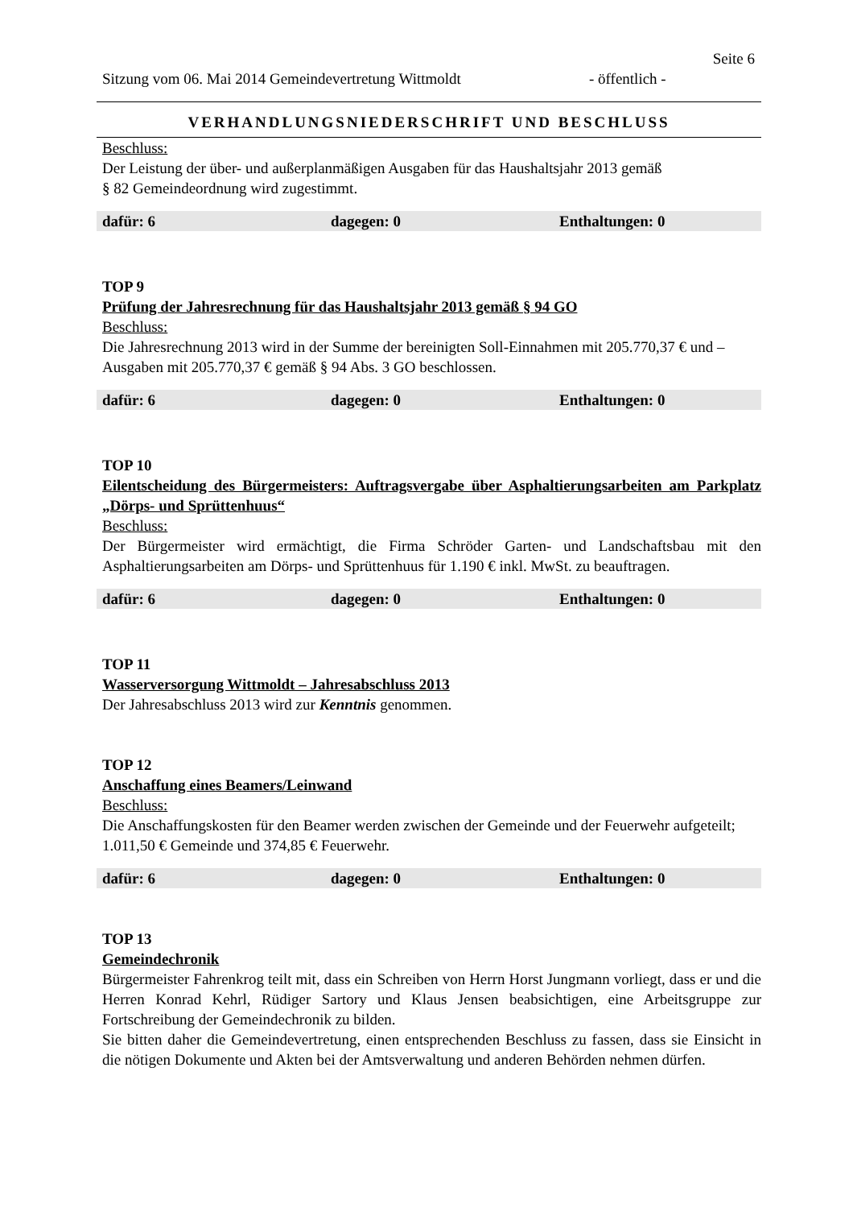Seite 6
Sitzung vom 06. Mai 2014 Gemeindevertretung Wittmoldt - öffentlich -
VERHANDLUNGSNIEDERSCHRIFT UND BESCHLUSS
Beschluss:
Der Leistung der über- und außerplanmäßigen Ausgaben für das Haushaltsjahr 2013 gemäß
§ 82 Gemeindeordnung wird zugestimmt.
| dafür: 6 | dagegen: 0 | Enthaltungen: 0 |
TOP 9
Prüfung der Jahresrechnung für das Haushaltsjahr 2013 gemäß § 94 GO
Beschluss:
Die Jahresrechnung 2013 wird in der Summe der bereinigten Soll-Einnahmen mit 205.770,37 € und –Ausgaben mit 205.770,37 € gemäß § 94 Abs. 3 GO beschlossen.
| dafür: 6 | dagegen: 0 | Enthaltungen: 0 |
TOP 10
Eilentscheidung des Bürgermeisters: Auftragsvergabe über Asphaltierungsarbeiten am Parkplatz „Dörps- und Sprüttenhuus“
Beschluss:
Der Bürgermeister wird ermächtigt, die Firma Schröder Garten- und Landschaftsbau mit den Asphaltierungsarbeiten am Dörps- und Sprüttenhuus für 1.190 € inkl. MwSt. zu beauftragen.
| dafür: 6 | dagegen: 0 | Enthaltungen: 0 |
TOP 11
Wasserversorgung Wittmoldt – Jahresabschluss 2013
Der Jahresabschluss 2013 wird zur Kenntnis genommen.
TOP 12
Anschaffung eines Beamers/Leinwand
Beschluss:
Die Anschaffungskosten für den Beamer werden zwischen der Gemeinde und der Feuerwehr aufgeteilt; 1.011,50 € Gemeinde und 374,85 € Feuerwehr.
| dafür: 6 | dagegen: 0 | Enthaltungen: 0 |
TOP 13
Gemeindechronik
Bürgermeister Fahrenkrog teilt mit, dass ein Schreiben von Herrn Horst Jungmann vorliegt, dass er und die Herren Konrad Kehrl, Rüdiger Sartory und Klaus Jensen beabsichtigen, eine Arbeitsgruppe zur Fortschreibung der Gemeindechronik zu bilden.
Sie bitten daher die Gemeindevertretung, einen entsprechenden Beschluss zu fassen, dass sie Einsicht in die nötigen Dokumente und Akten bei der Amtsverwaltung und anderen Behörden nehmen dürfen.